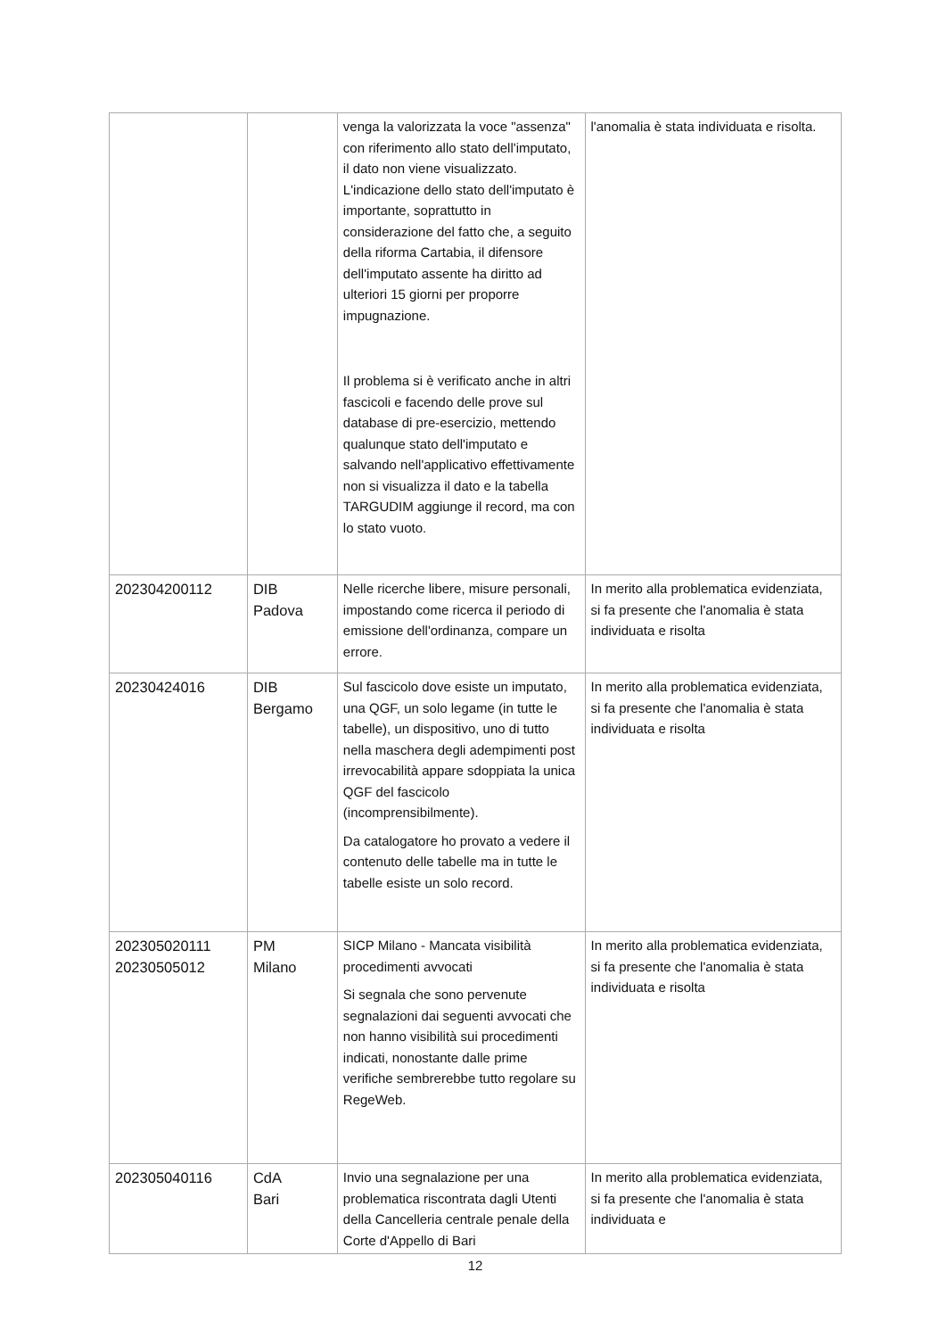| | | venga la valorizzata la voce "assenza" con riferimento allo stato dell'imputato, il dato non viene visualizzato. L'indicazione dello stato dell'imputato è importante, soprattutto in considerazione del fatto che, a seguito della riforma Cartabia, il difensore dell'imputato assente ha diritto ad ulteriori 15 giorni per proporre impugnazione. Il problema si è verificato anche in altri fascicoli e facendo delle prove sul database di pre-esercizio, mettendo qualunque stato dell'imputato e salvando nell'applicativo effettivamente non si visualizza il dato e la tabella TARGUDIM aggiunge il record, ma con lo stato vuoto. | l'anomalia è stata individuata e risolta. |
| 202304200112 | DIB Padova | Nelle ricerche libere, misure personali, impostando come ricerca il periodo di emissione dell'ordinanza, compare un errore. | In merito alla problematica evidenziata, si fa presente che l'anomalia è stata individuata e risolta |
| 20230424016 | DIB Bergamo | Sul fascicolo dove esiste un imputato, una QGF, un solo legame (in tutte le tabelle), un dispositivo, uno di tutto nella maschera degli adempimenti post irrevocabilità appare sdoppiata la unica QGF del fascicolo (incomprensibilmente). Da catalogatore ho provato a vedere il contenuto delle tabelle ma in tutte le tabelle esiste un solo record. | In merito alla problematica evidenziata, si fa presente che l'anomalia è stata individuata e risolta |
| 202305020111 20230505012 | PM Milano | SICP Milano - Mancata visibilità procedimenti avvocati Si segnala che sono pervenute segnalazioni dai seguenti avvocati che non hanno visibilità sui procedimenti indicati, nonostante dalle prime verifiche sembrerebbe tutto regolare su RegeWeb. | In merito alla problematica evidenziata, si fa presente che l'anomalia è stata individuata e risolta |
| 202305040116 | CdA Bari | Invio una segnalazione per una problematica riscontrata dagli Utenti della Cancelleria centrale penale della Corte d'Appello di Bari | In merito alla problematica evidenziata, si fa presente che l'anomalia è stata individuata e |
12